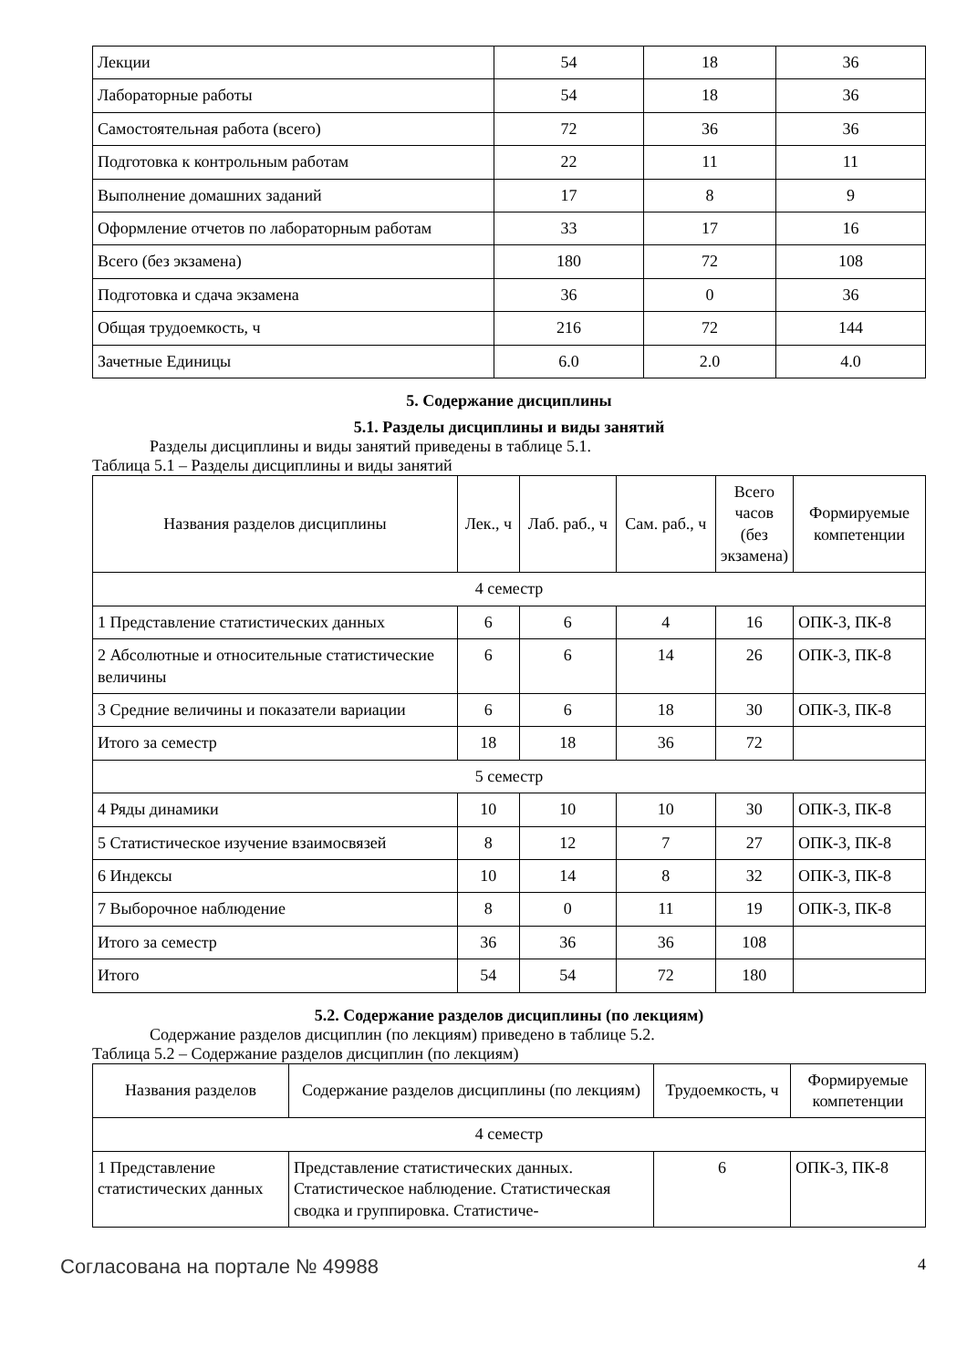| Лекции | 54 | 18 | 36 |
| Лабораторные работы | 54 | 18 | 36 |
| Самостоятельная работа (всего) | 72 | 36 | 36 |
| Подготовка к контрольным работам | 22 | 11 | 11 |
| Выполнение домашних заданий | 17 | 8 | 9 |
| Оформление отчетов по лабораторным работам | 33 | 17 | 16 |
| Всего (без экзамена) | 180 | 72 | 108 |
| Подготовка и сдача экзамена | 36 | 0 | 36 |
| Общая трудоемкость, ч | 216 | 72 | 144 |
| Зачетные Единицы | 6.0 | 2.0 | 4.0 |
5. Содержание дисциплины
5.1. Разделы дисциплины и виды занятий
Разделы дисциплины и виды занятий приведены в таблице 5.1.
Таблица 5.1 – Разделы дисциплины и виды занятий
| Названия разделов дисциплины | Лек., ч | Лаб. раб., ч | Сам. раб., ч | Всего часов (без экзамена) | Формируемые компетенции |
| --- | --- | --- | --- | --- | --- |
| 4 семестр | | | | | |
| 1 Представление статистических данных | 6 | 6 | 4 | 16 | ОПК-3, ПК-8 |
| 2 Абсолютные и относительные статистические величины | 6 | 6 | 14 | 26 | ОПК-3, ПК-8 |
| 3 Средние величины и показатели вариации | 6 | 6 | 18 | 30 | ОПК-3, ПК-8 |
| Итого за семестр | 18 | 18 | 36 | 72 | |
| 5 семестр | | | | | |
| 4 Ряды динамики | 10 | 10 | 10 | 30 | ОПК-3, ПК-8 |
| 5 Статистическое изучение взаимосвязей | 8 | 12 | 7 | 27 | ОПК-3, ПК-8 |
| 6 Индексы | 10 | 14 | 8 | 32 | ОПК-3, ПК-8 |
| 7 Выборочное наблюдение | 8 | 0 | 11 | 19 | ОПК-3, ПК-8 |
| Итого за семестр | 36 | 36 | 36 | 108 | |
| Итого | 54 | 54 | 72 | 180 | |
5.2. Содержание разделов дисциплины (по лекциям)
Содержание разделов дисциплин (по лекциям) приведено в таблице 5.2.
Таблица 5.2 – Содержание разделов дисциплин (по лекциям)
| Названия разделов | Содержание разделов дисциплины (по лекциям) | Трудоемкость, ч | Формируемые компетенции |
| --- | --- | --- | --- |
| 4 семестр | | | |
| 1 Представление статистических данных | Представление статистических данных. Статистическое наблюдение. Статистическая сводка и группировка. Статистиче- | 6 | ОПК-3, ПК-8 |
Согласована на портале № 49988 4